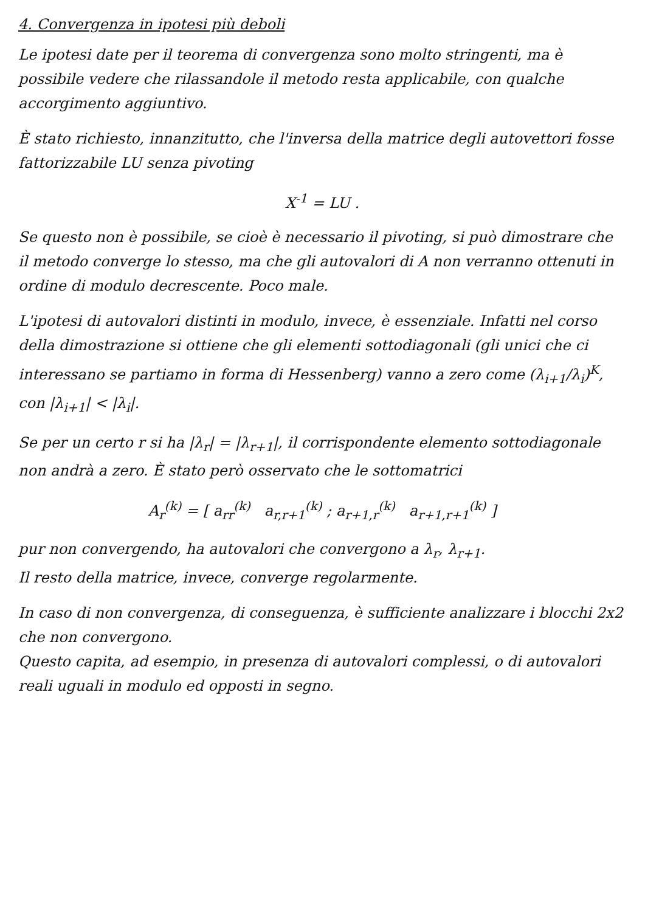4. Convergenza in ipotesi più deboli
Le ipotesi date per il teorema di convergenza sono molto stringenti, ma è possibile vedere che rilassandole il metodo resta applicabile, con qualche accorgimento aggiuntivo.
È stato richiesto, innanzitutto, che l'inversa della matrice degli autovettori fosse fattorizzabile LU senza pivoting
X<sup>-1</sup> = LU .
Se questo non è possibile, se cioè è necessario il pivoting, si può dimostrare che il metodo converge lo stesso, ma che gli autovalori di A non verranno ottenuti in ordine di modulo decrescente. Poco male.
L'ipotesi di autovalori distinti in modulo, invece, è essenziale. Infatti nel corso della dimostrazione si ottiene che gli elementi sottodiagonali (gli unici che ci interessano se partiamo in forma di Hessenberg) vanno a zero come (λ<sub>i+1</sub>/λ<sub>i</sub>)<sup>K</sup>, con |λ<sub>i+1</sub>| < |λ<sub>i</sub>|.
Se per un certo r si ha |λ<sub>r</sub>| = |λ<sub>r+1</sub>|, il corrispondente elemento sottodiagonale non andrà a zero. È stato però osservato che le sottomatrici
A<sub>r</sub><sup>(k)</sup> = [ a<sub>rr</sub><sup>(k)</sup> a<sub>r,r+1</sub><sup>(k)</sup> ; a<sub>r+1,r</sub><sup>(k)</sup> a<sub>r+1,r+1</sub><sup>(k)</sup> ]
pur non convergendo, ha autovalori che convergono a λ<sub>r</sub>, λ<sub>r+1</sub>.
Il resto della matrice, invece, converge regolarmente.
In caso di non convergenza, di conseguenza, è sufficiente analizzare i blocchi 2x2 che non convergono.
Questo capita, ad esempio, in presenza di autovalori complessi, o di autovalori reali uguali in modulo ed opposti in segno.